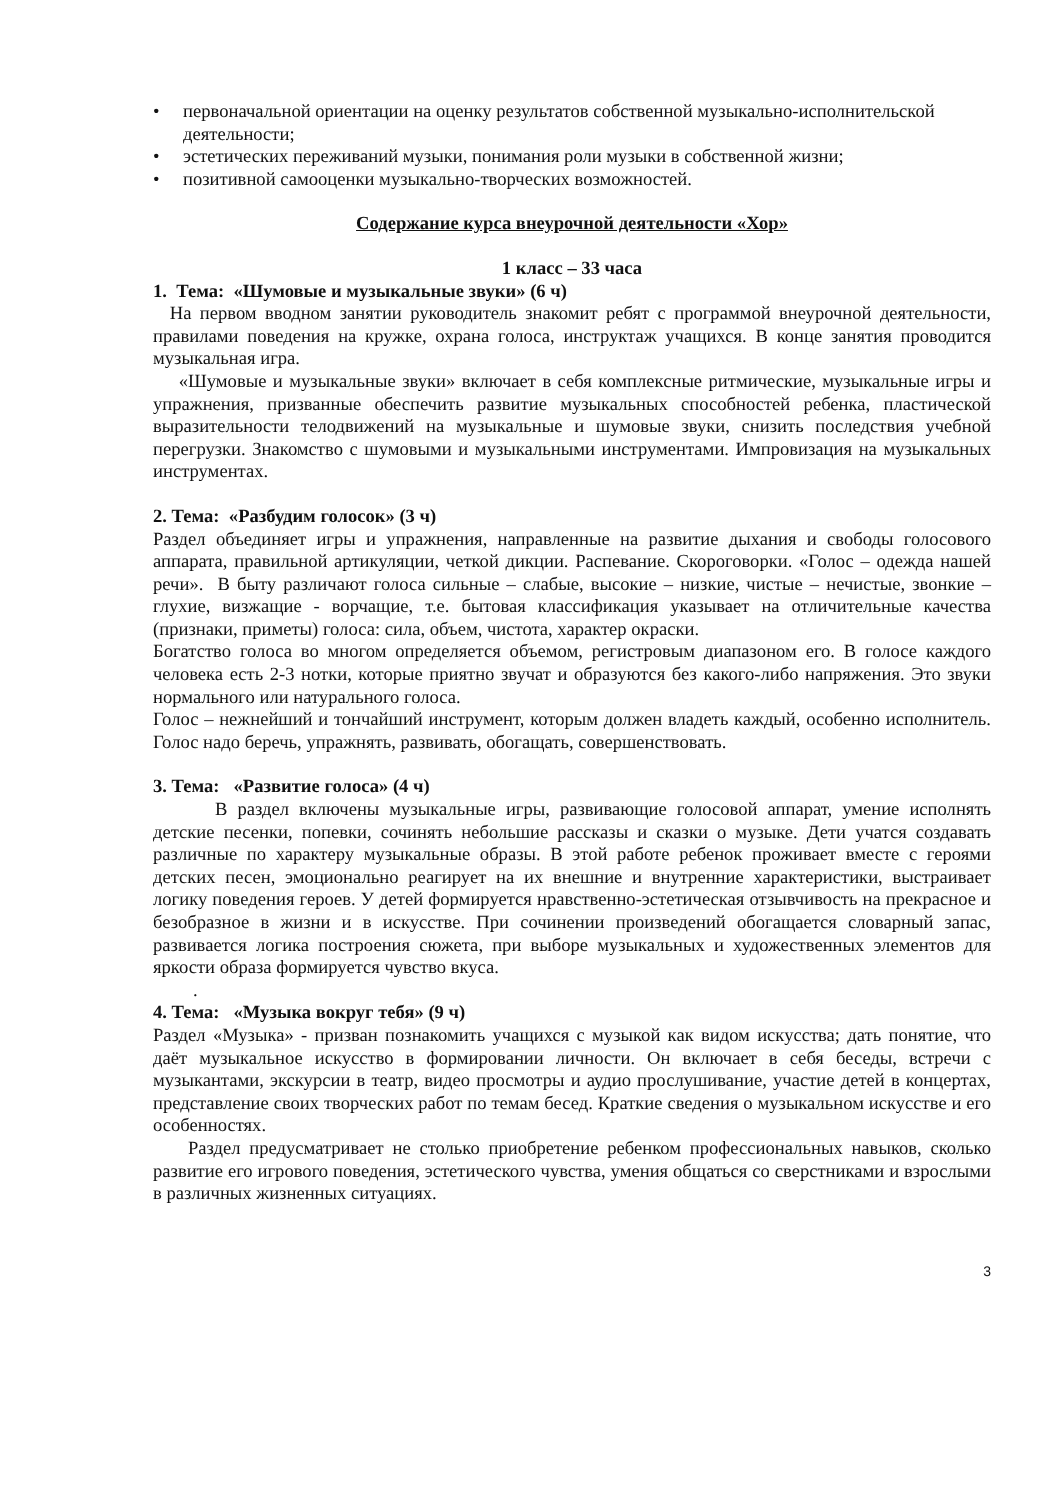• первоначальной ориентации на оценку результатов собственной музыкально-исполнительской деятельности;
• эстетических переживаний музыки, понимания роли музыки в собственной жизни;
• позитивной самооценки музыкально-творческих возможностей.
Содержание курса внеурочной деятельности «Хор»
1 класс – 33 часа
1. Тема: «Шумовые и музыкальные звуки» (6 ч)
На первом вводном занятии руководитель знакомит ребят с программой внеурочной деятельности, правилами поведения на кружке, охрана голоса, инструктаж учащихся. В конце занятия проводится музыкальная игра.
«Шумовые и музыкальные звуки» включает в себя комплексные ритмические, музыкальные игры и упражнения, призванные обеспечить развитие музыкальных способностей ребенка, пластической выразительности телодвижений на музыкальные и шумовые звуки, снизить последствия учебной перегрузки. Знакомство с шумовыми и музыкальными инструментами. Импровизация на музыкальных инструментах.
2. Тема: «Разбудим голосок» (3 ч)
Раздел объединяет игры и упражнения, направленные на развитие дыхания и свободы голосового аппарата, правильной артикуляции, четкой дикции. Распевание. Скороговорки. «Голос – одежда нашей речи». В быту различают голоса сильные – слабые, высокие – низкие, чистые – нечистые, звонкие – глухие, визжащие - ворчащие, т.е. бытовая классификация указывает на отличительные качества (признаки, приметы) голоса: сила, объем, чистота, характер окраски.
Богатство голоса во многом определяется объемом, регистровым диапазоном его. В голосе каждого человека есть 2-3 нотки, которые приятно звучат и образуются без какого-либо напряжения. Это звуки нормального или натурального голоса.
Голос – нежнейший и тончайший инструмент, которым должен владеть каждый, особенно исполнитель. Голос надо беречь, упражнять, развивать, обогащать, совершенствовать.
3. Тема: «Развитие голоса» (4 ч)
В раздел включены музыкальные игры, развивающие голосовой аппарат, умение исполнять детские песенки, попевки, сочинять небольшие рассказы и сказки о музыке. Дети учатся создавать различные по характеру музыкальные образы. В этой работе ребенок проживает вместе с героями детских песен, эмоционально реагирует на их внешние и внутренние характеристики, выстраивает логику поведения героев. У детей формируется нравственно-эстетическая отзывчивость на прекрасное и безобразное в жизни и в искусстве. При сочинении произведений обогащается словарный запас, развивается логика построения сюжета, при выборе музыкальных и художественных элементов для яркости образа формируется чувство вкуса.
.
4. Тема: «Музыка вокруг тебя» (9 ч)
Раздел «Музыка» - призван познакомить учащихся с музыкой как видом искусства; дать понятие, что даёт музыкальное искусство в формировании личности. Он включает в себя беседы, встречи с музыкантами, экскурсии в театр, видео просмотры и аудио прослушивание, участие детей в концертах, представление своих творческих работ по темам бесед. Краткие сведения о музыкальном искусстве и его особенностях.
Раздел предусматривает не столько приобретение ребенком профессиональных навыков, сколько развитие его игрового поведения, эстетического чувства, умения общаться со сверстниками и взрослыми в различных жизненных ситуациях.
3